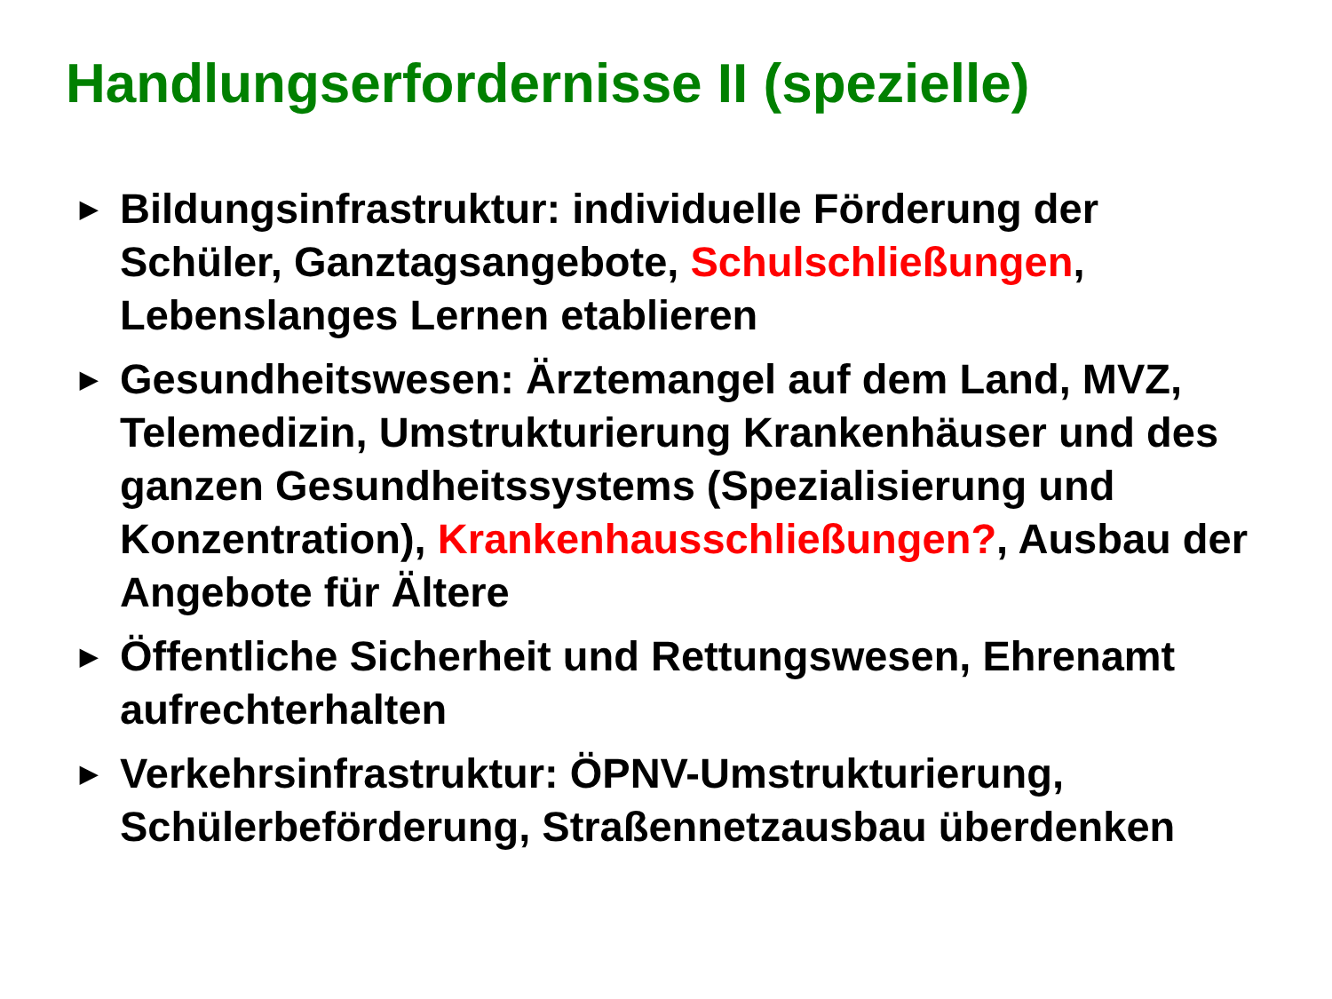Handlungserfordernisse II (spezielle)
▶ Bildungsinfrastruktur: individuelle Förderung der Schüler, Ganztagsangebote, Schulschließungen, Lebenslanges Lernen etablieren
▶ Gesundheitswesen: Ärztemangel auf dem Land, MVZ, Telemedizin, Umstrukturierung Krankenhäuser und des ganzen Gesundheitssystems (Spezialisierung und Konzentration), Krankenhausschließungen?, Ausbau der Angebote für Ältere
▶ Öffentliche Sicherheit und Rettungswesen, Ehrenamt aufrechterhalten
▶ Verkehrsinfrastruktur: ÖPNV-Umstrukturierung, Schülerbeförderung, Straßennetzausbau überdenken